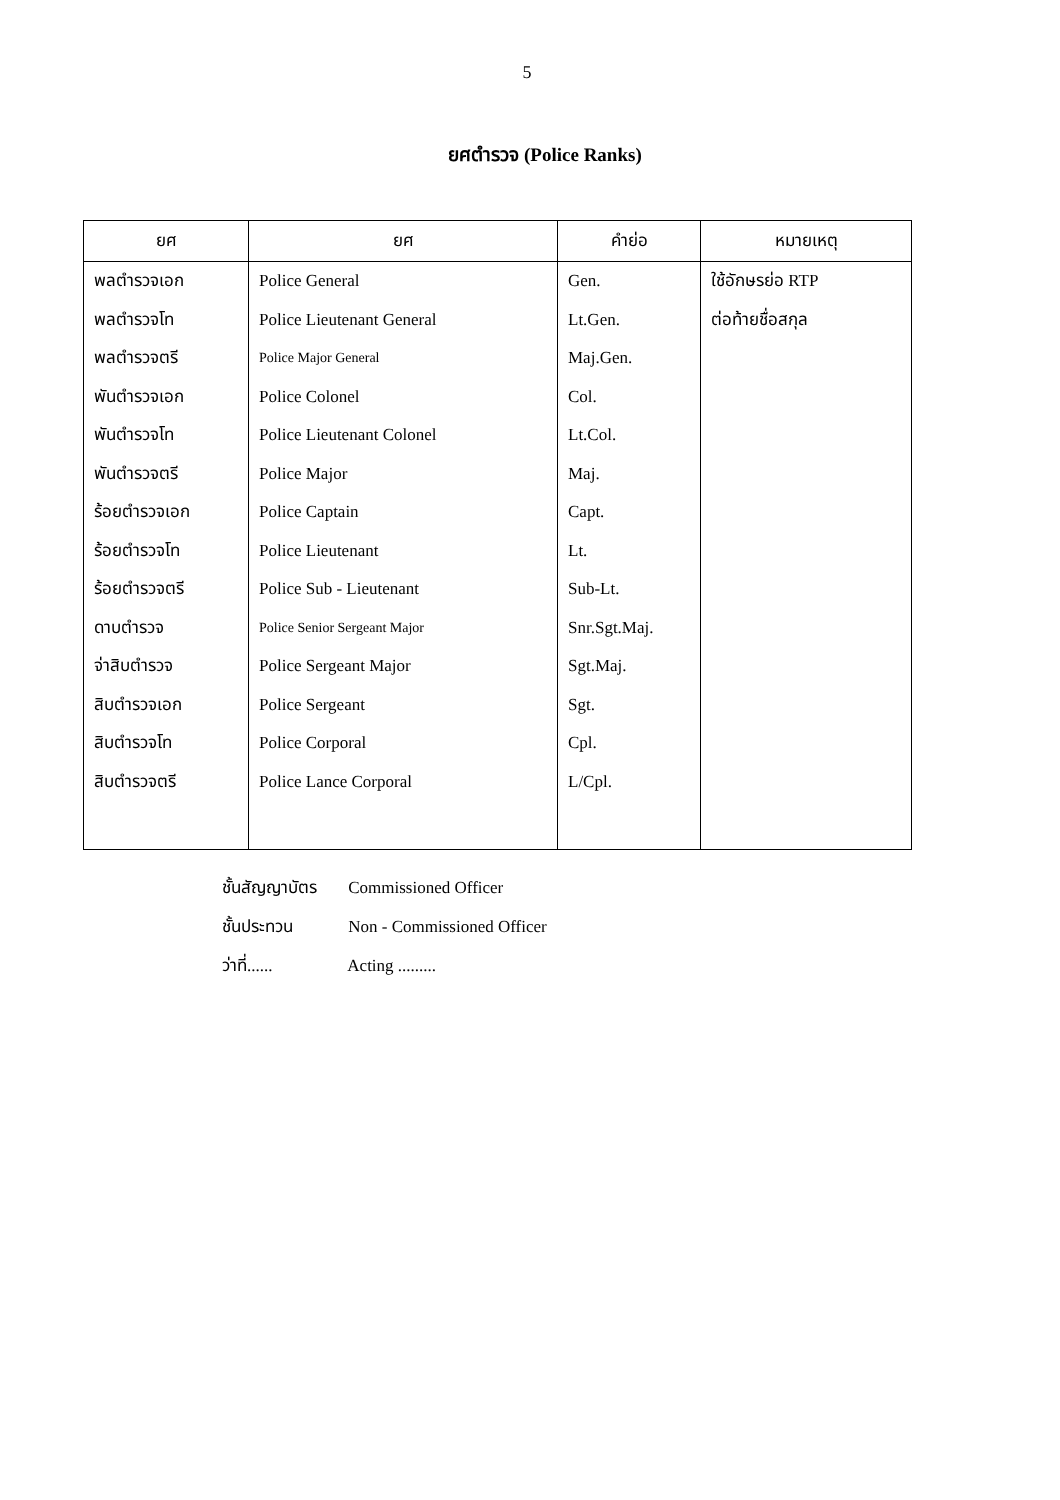5
ยศตำรวจ (Police Ranks)
| ยศ | ยศ | คำย่อ | หมายเหตุ |
| --- | --- | --- | --- |
| พลตำรวจเอก | Police General | Gen. | ใช้อักษรย่อ RTP |
| พลตำรวจโท | Police Lieutenant General | Lt.Gen. | ต่อท้ายชื่อสกุล |
| พลตำรวจตรี | Police Major General | Maj.Gen. | |
| พันตำรวจเอก | Police Colonel | Col. | |
| พันตำรวจโท | Police Lieutenant Colonel | Lt.Col. | |
| พันตำรวจตรี | Police Major | Maj. | |
| ร้อยตำรวจเอก | Police Captain | Capt. | |
| ร้อยตำรวจโท | Police Lieutenant | Lt. | |
| ร้อยตำรวจตรี | Police Sub - Lieutenant | Sub-Lt. | |
| ดาบตำรวจ | Police Senior Sergeant Major | Snr.Sgt.Maj. | |
| จ่าสิบตำรวจ | Police Sergeant Major | Sgt.Maj. | |
| สิบตำรวจเอก | Police Sergeant | Sgt. | |
| สิบตำรวจโท | Police Corporal | Cpl. | |
| สิบตำรวจตรี | Police Lance Corporal | L/Cpl. | |
ชั้นสัญญาบัตร Commissioned Officer
ชั้นประทวน Non - Commissioned Officer
ว่าที่...... Acting .........